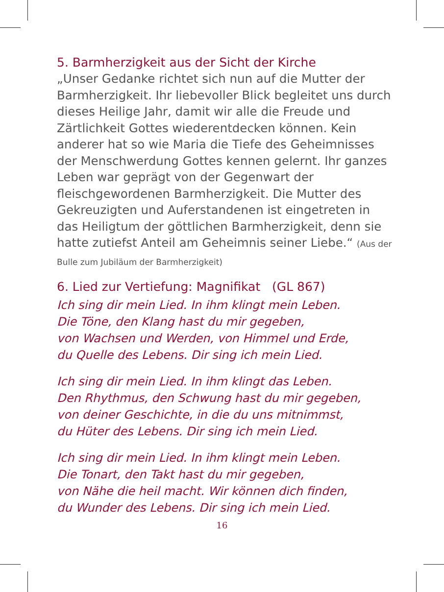5. Barmherzigkeit aus der Sicht der Kirche
„Unser Gedanke richtet sich nun auf die Mutter der Barmherzigkeit. Ihr liebevoller Blick begleitet uns durch dieses Heilige Jahr, damit wir alle die Freude und Zärtlichkeit Gottes wiederentdecken können. Kein anderer hat so wie Maria die Tiefe des Geheimnisses der Menschwerdung Gottes kennen gelernt. Ihr ganzes Leben war geprägt von der Gegenwart der fleischgewordenen Barmherzigkeit. Die Mutter des Gekreuzigten und Auferstandenen ist eingetreten in das Heiligtum der göttlichen Barmherzigkeit, denn sie hatte zutiefst Anteil am Geheimnis seiner Liebe.“ (Aus der Bulle zum Jubiläum der Barmherzigkeit)
6. Lied zur Vertiefung: Magnifikat (GL 867)
Ich sing dir mein Lied. In ihm klingt mein Leben.
Die Töne, den Klang hast du mir gegeben,
von Wachsen und Werden, von Himmel und Erde,
du Quelle des Lebens. Dir sing ich mein Lied.
Ich sing dir mein Lied. In ihm klingt das Leben.
Den Rhythmus, den Schwung hast du mir gegeben,
von deiner Geschichte, in die du uns mitnimmst,
du Hüter des Lebens. Dir sing ich mein Lied.
Ich sing dir mein Lied. In ihm klingt mein Leben.
Die Tonart, den Takt hast du mir gegeben,
von Nähe die heil macht. Wir können dich finden,
du Wunder des Lebens. Dir sing ich mein Lied.
16